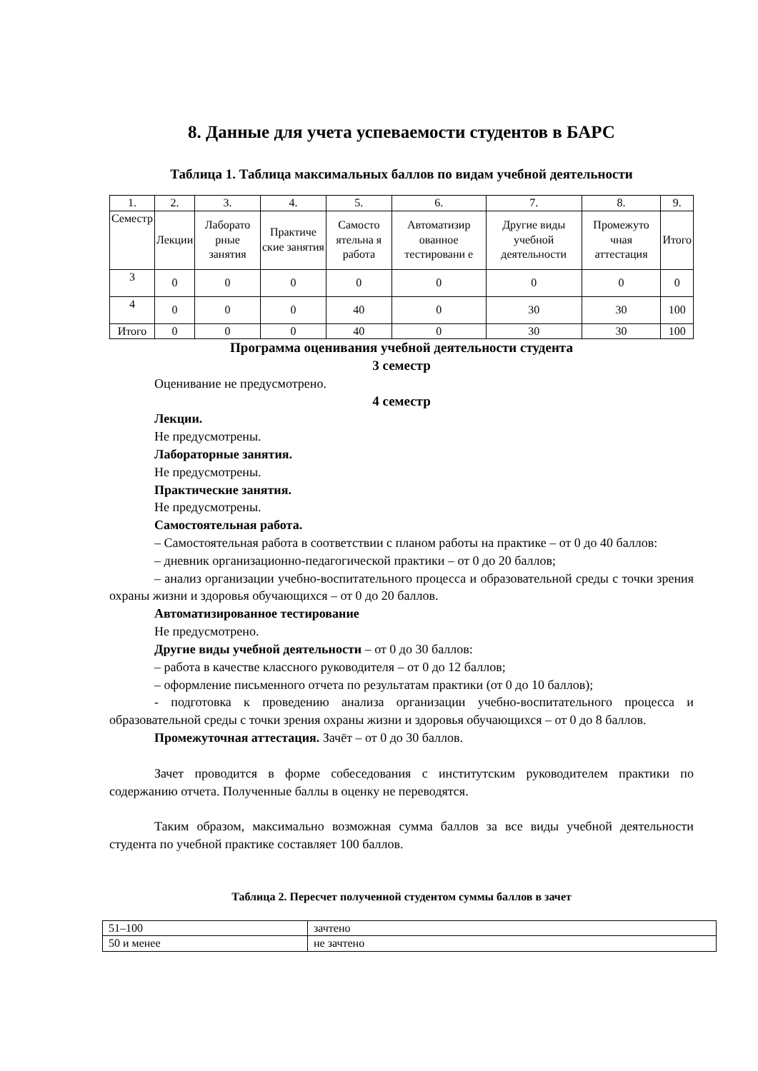8. Данные для учета успеваемости студентов в БАРС
Таблица 1. Таблица максимальных баллов по видам учебной деятельности
| 1. | 2. | 3. | 4. | 5. | 6. | 7. | 8. | 9. |
| Семестр | Лекции | Лаборато рные занятия | Практиче ские занятия | Самосто ятельна я работа | Автоматизир ованное тестировани е | Другие виды учебной деятельности | Промежуто чная аттестация | Итого |
| 3 | 0 | 0 | 0 | 0 | 0 | 0 | 0 | 0 |
| 4 | 0 | 0 | 0 | 40 | 0 | 30 | 30 | 100 |
| Итого | 0 | 0 | 0 | 40 | 0 | 30 | 30 | 100 |
Программа оценивания учебной деятельности студента
3 семестр
Оценивание не предусмотрено.
4 семестр
Лекции.
Не предусмотрены.
Лабораторные занятия.
Не предусмотрены.
Практические занятия.
Не предусмотрены.
Самостоятельная работа.
– Самостоятельная работа в соответствии с планом работы на практике – от 0 до 40 баллов:
– дневник организационно-педагогической практики – от 0 до 20 баллов;
– анализ организации учебно-воспитательного процесса и образовательной среды с точки зрения охраны жизни и здоровья обучающихся – от 0 до 20 баллов.
Автоматизированное тестирование
Не предусмотрено.
Другие виды учебной деятельности – от 0 до 30 баллов:
– работа в качестве классного руководителя – от 0 до 12 баллов;
– оформление письменного отчета по результатам практики (от 0 до 10 баллов);
- подготовка к проведению анализа организации учебно-воспитательного процесса и образовательной среды с точки зрения охраны жизни и здоровья обучающихся – от 0 до 8 баллов.
Промежуточная аттестация. Зачёт – от 0 до 30 баллов.
Зачет проводится в форме собеседования с институтским руководителем практики по содержанию отчета. Полученные баллы в оценку не переводятся.
Таким образом, максимально возможная сумма баллов за все виды учебной деятельности студента по учебной практике составляет 100 баллов.
Таблица 2. Пересчет полученной студентом суммы баллов в зачет
| 51–100 | зачтено |
| 50 и менее | не зачтено |